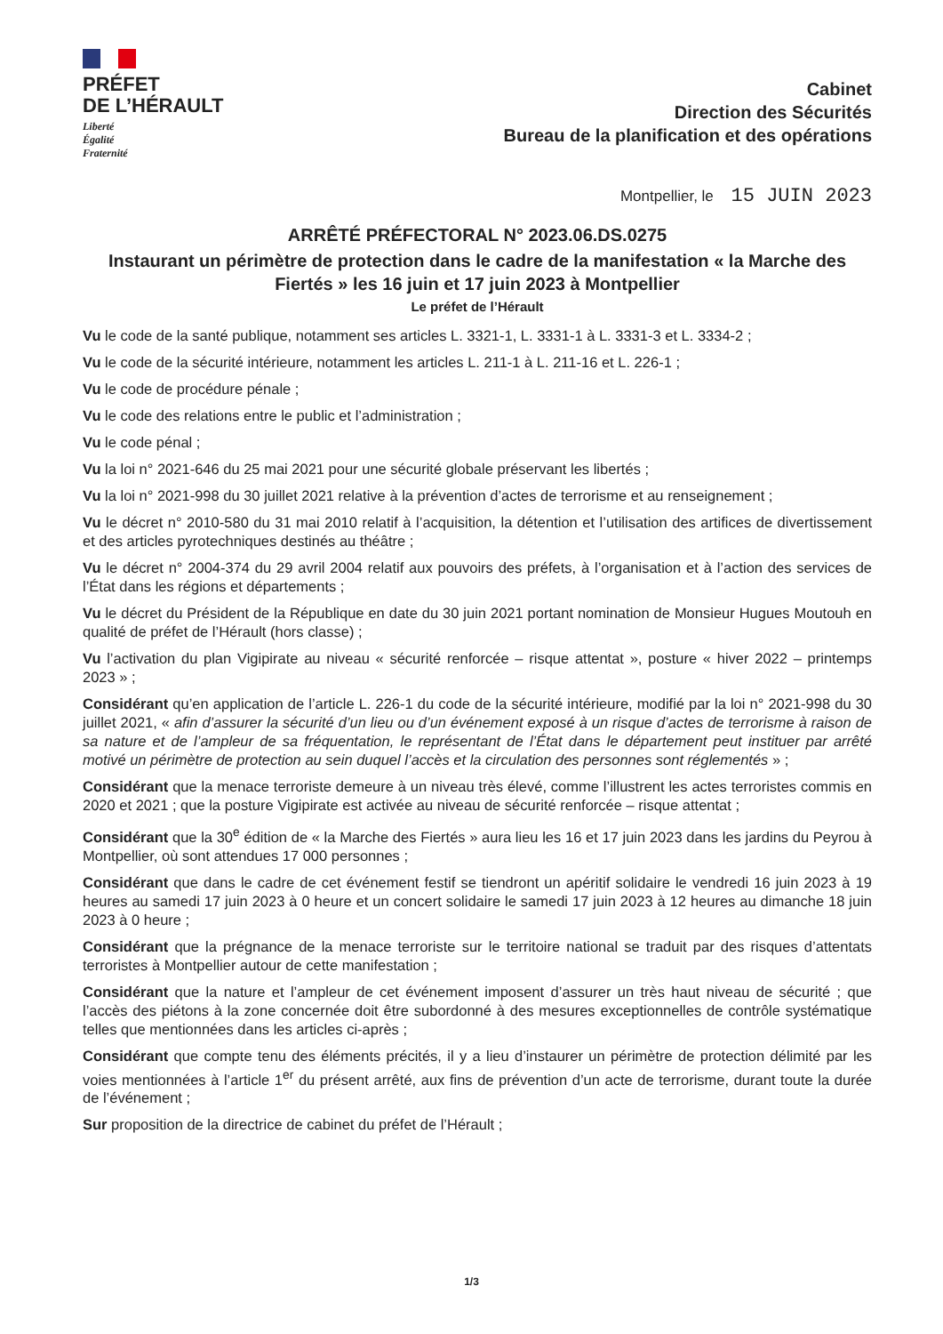PRÉFET
DE L’HÉRAULT
Liberté
Égalité
Fraternité
Cabinet
Direction des Sécurités
Bureau de la planification et des opérations
Montpellier, le 15 JUIN 2023
ARRÊTÉ PRÉFECTORAL N° 2023.06.DS.0275
Instaurant un périmètre de protection dans le cadre de la manifestation « la Marche des Fiertés » les 16 juin et 17 juin 2023 à Montpellier
Le préfet de l’Hérault
Vu le code de la santé publique, notamment ses articles L. 3321-1, L. 3331-1 à L. 3331-3 et L. 3334-2 ;
Vu le code de la sécurité intérieure, notamment les articles L. 211-1 à L. 211-16 et L. 226-1 ;
Vu le code de procédure pénale ;
Vu le code des relations entre le public et l’administration ;
Vu le code pénal ;
Vu la loi n° 2021-646 du 25 mai 2021 pour une sécurité globale préservant les libertés ;
Vu la loi n° 2021-998 du 30 juillet 2021 relative à la prévention d’actes de terrorisme et au renseignement ;
Vu le décret n° 2010-580 du 31 mai 2010 relatif à l’acquisition, la détention et l’utilisation des artifices de divertissement et des articles pyrotechniques destinés au théâtre ;
Vu le décret n° 2004-374 du 29 avril 2004 relatif aux pouvoirs des préfets, à l’organisation et à l’action des services de l’État dans les régions et départements ;
Vu le décret du Président de la République en date du 30 juin 2021 portant nomination de Monsieur Hugues Moutouh en qualité de préfet de l’Hérault (hors classe) ;
Vu l’activation du plan Vigipirate au niveau « sécurité renforcée – risque attentat », posture « hiver 2022 – printemps 2023 » ;
Considérant qu’en application de l’article L. 226-1 du code de la sécurité intérieure, modifié par la loi n° 2021-998 du 30 juillet 2021, « afin d’assurer la sécurité d’un lieu ou d’un événement exposé à un risque d’actes de terrorisme à raison de sa nature et de l’ampleur de sa fréquentation, le représentant de l’État dans le département peut instituer par arrêté motivé un périmètre de protection au sein duquel l’accès et la circulation des personnes sont réglementés » ;
Considérant que la menace terroriste demeure à un niveau très élevé, comme l’illustrent les actes terroristes commis en 2020 et 2021 ; que la posture Vigipirate est activée au niveau de sécurité renforcée – risque attentat ;
Considérant que la 30<sup>e</sup> édition de « la Marche des Fiertés » aura lieu les 16 et 17 juin 2023 dans les jardins du Peyrou à Montpellier, où sont attendues 17 000 personnes ;
Considérant que dans le cadre de cet événement festif se tiendront un apéritif solidaire le vendredi 16 juin 2023 à 19 heures au samedi 17 juin 2023 à 0 heure et un concert solidaire le samedi 17 juin 2023 à 12 heures au dimanche 18 juin 2023 à 0 heure ;
Considérant que la prégnance de la menace terroriste sur le territoire national se traduit par des risques d’attentats terroristes à Montpellier autour de cette manifestation ;
Considérant que la nature et l’ampleur de cet événement imposent d’assurer un très haut niveau de sécurité ; que l’accès des piétons à la zone concernée doit être subordonné à des mesures exceptionnelles de contrôle systématique telles que mentionnées dans les articles ci-après ;
Considérant que compte tenu des éléments précités, il y a lieu d’instaurer un périmètre de protection délimité par les voies mentionnées à l’article 1<sup>er</sup> du présent arrêté, aux fins de prévention d’un acte de terrorisme, durant toute la durée de l’événement ;
Sur proposition de la directrice de cabinet du préfet de l’Hérault ;
1/3